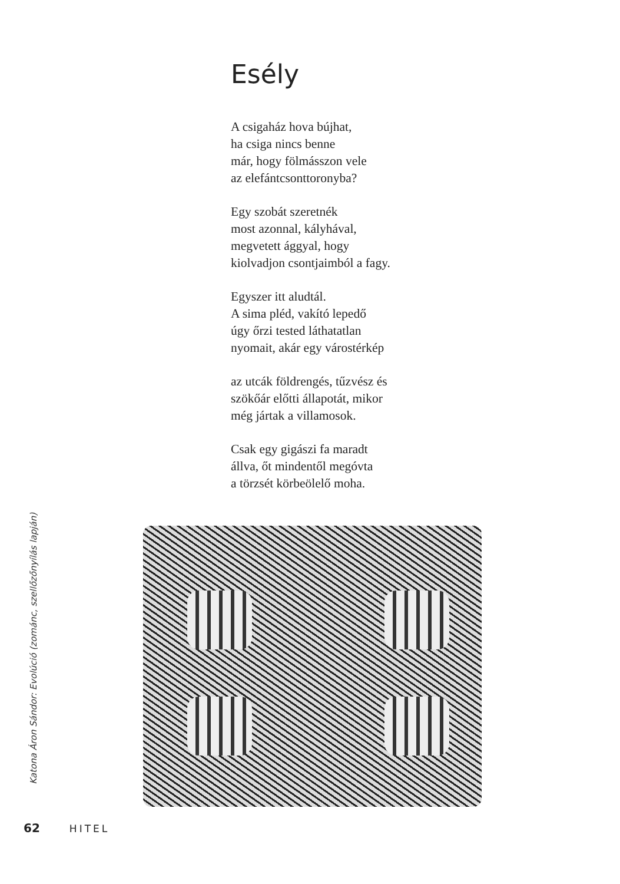Esély
A csigaház hova bújhat,
ha csiga nincs benne
már, hogy fölmásszon vele
az elefántcsonttoronyba?
Egy szobát szeretnék
most azonnal, kályhával,
megvetett ággyal, hogy
kiolvadjon csontjaimból a fagy.
Egyszer itt aludtál.
A sima pléd, vakító lepedő
úgy őrzi tested láthatatlan
nyomait, akár egy várostérkép
az utcák földrengés, tűzvész és
szökőár előtti állapotát, mikor
még jártak a villamosok.
Csak egy gigászi fa maradt
állva, őt mindentől megóvta
a törzsét körbeölelő moha.
Katona Áron Sándor: Evolúció (zománc, szellőzőnyílás lapján)
62 HITEL